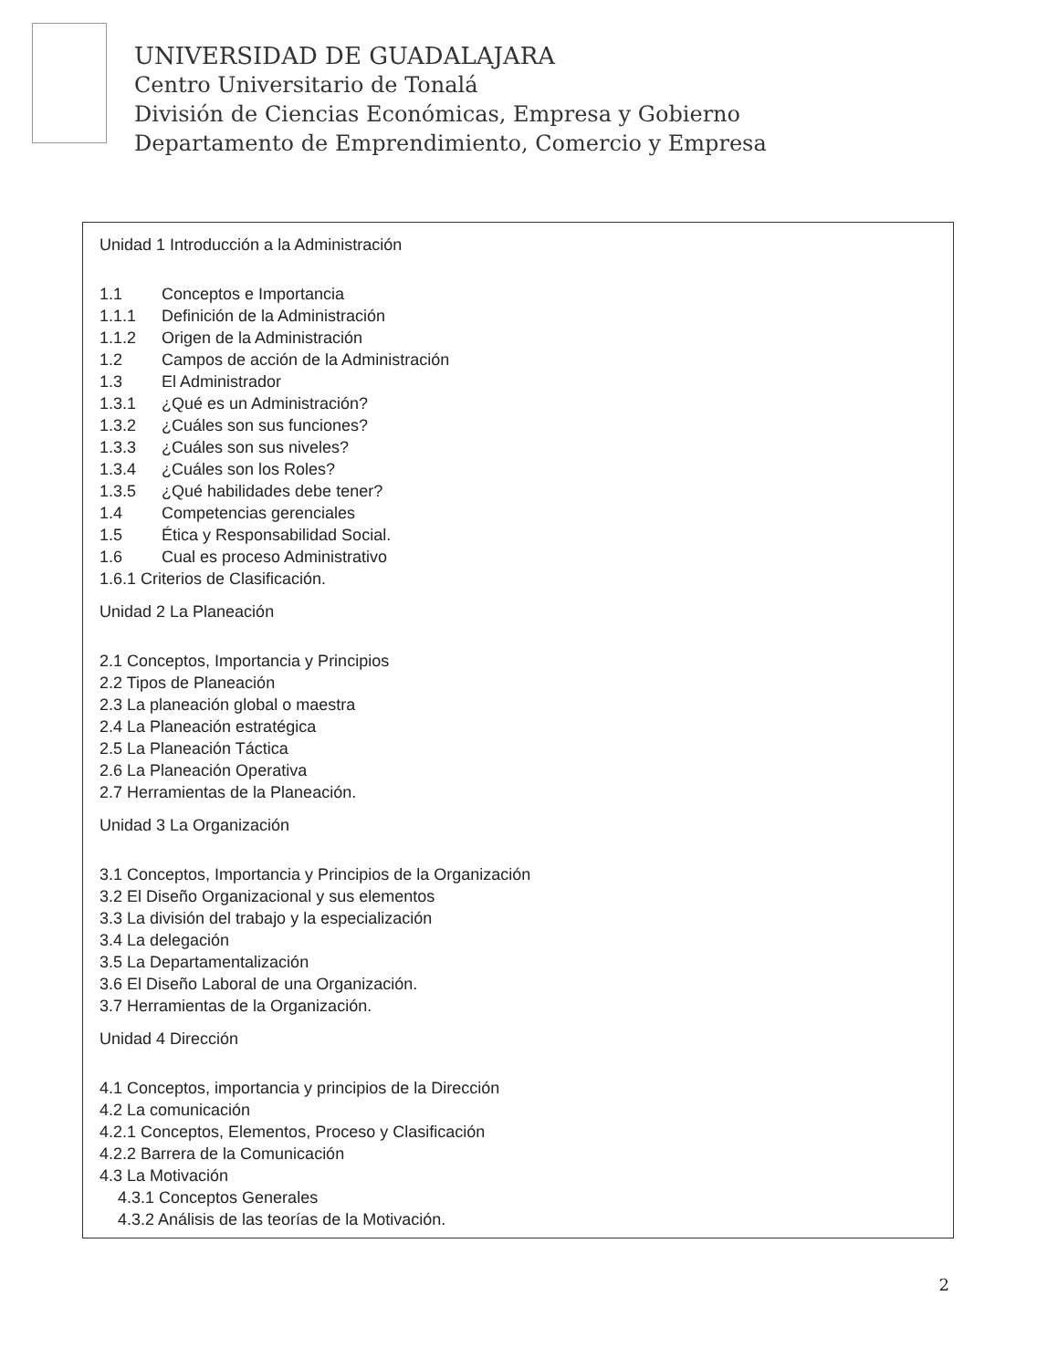UNIVERSIDAD DE GUADALAJARA
Centro Universitario de Tonalá
División de Ciencias Económicas, Empresa y Gobierno
Departamento de Emprendimiento, Comercio y Empresa
Unidad 1 Introducción a la Administración
1.1 Conceptos e Importancia
1.1.1 Definición de la Administración
1.1.2 Origen de la Administración
1.2 Campos de acción de la Administración
1.3 El Administrador
1.3.1 ¿Qué es un Administración?
1.3.2 ¿Cuáles son sus funciones?
1.3.3 ¿Cuáles son sus niveles?
1.3.4 ¿Cuáles son los Roles?
1.3.5 ¿Qué habilidades debe tener?
1.4 Competencias gerenciales
1.5 Ética y Responsabilidad Social.
1.6 Cual es proceso Administrativo
1.6.1 Criterios de Clasificación.
Unidad 2 La Planeación
2.1 Conceptos, Importancia y Principios
2.2 Tipos de Planeación
2.3 La planeación global o maestra
2.4 La Planeación estratégica
2.5 La Planeación Táctica
2.6 La Planeación Operativa
2.7 Herramientas de la Planeación.
Unidad 3 La Organización
3.1 Conceptos, Importancia y Principios de la Organización
3.2 El Diseño Organizacional y sus elementos
3.3 La división del trabajo y la especialización
3.4 La delegación
3.5 La Departamentalización
3.6 El Diseño Laboral de una Organización.
3.7 Herramientas de la Organización.
Unidad 4 Dirección
4.1 Conceptos, importancia y principios de la Dirección
4.2 La comunicación
4.2.1 Conceptos, Elementos, Proceso y Clasificación
4.2.2 Barrera de la Comunicación
4.3 La Motivación
4.3.1 Conceptos Generales
4.3.2 Análisis de las teorías de la Motivación.
2